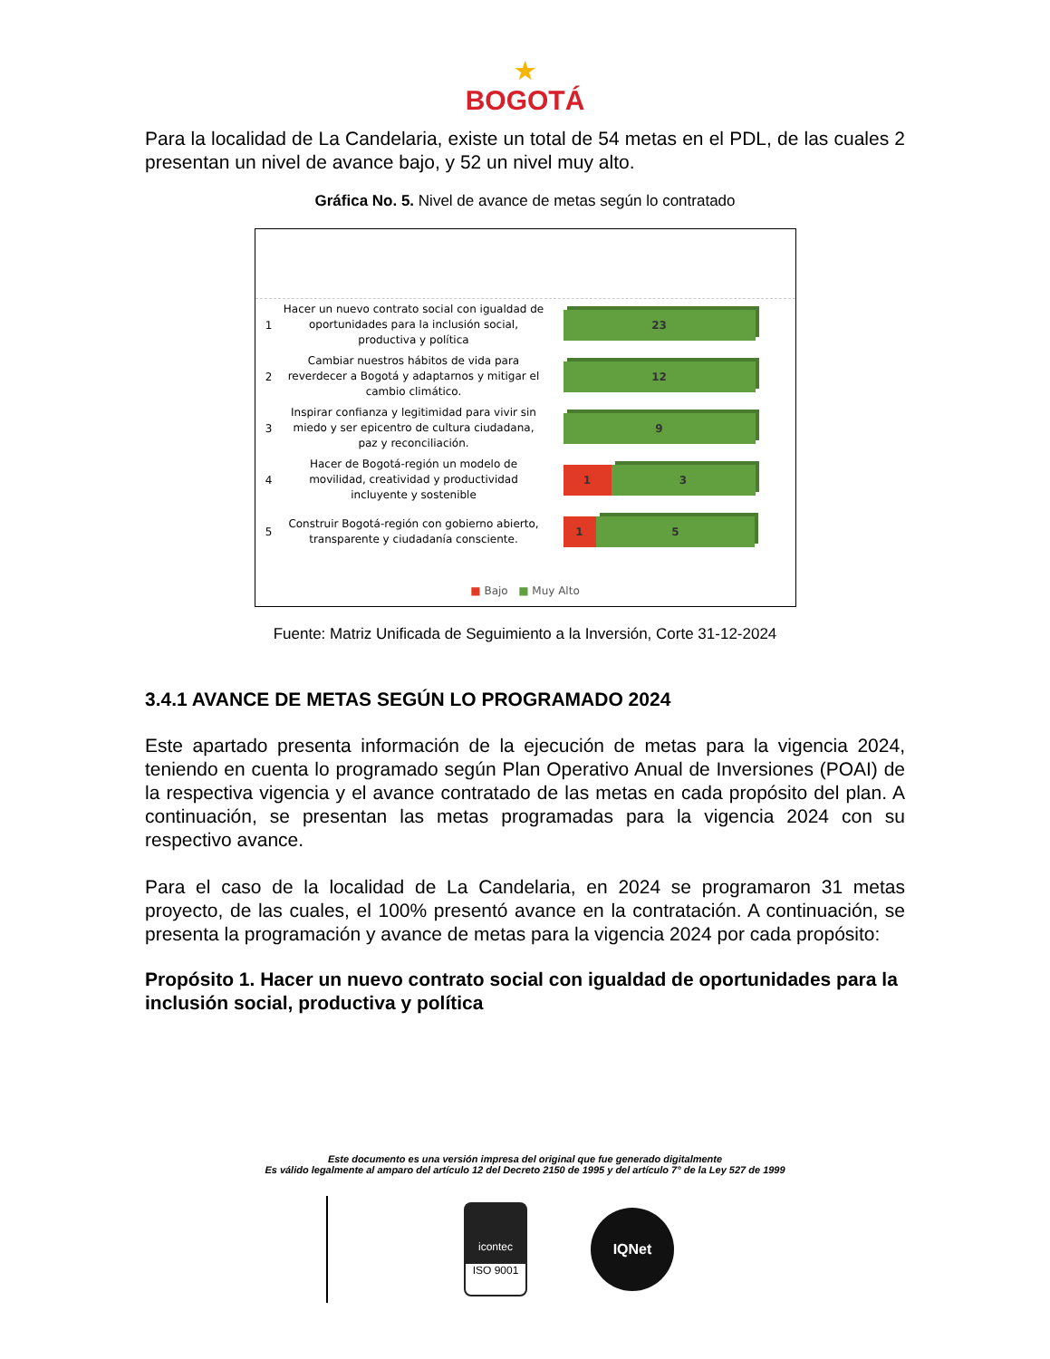★
BOGOTÁ
Para la localidad de La Candelaria, existe un total de 54 metas en el PDL, de las cuales 2 presentan un nivel de avance bajo, y 52 un nivel muy alto.
Gráfica No. 5. Nivel de avance de metas según lo contratado
1
Hacer un nuevo contrato social con igualdad de oportunidades para la inclusión social, productiva y política
23
2
Cambiar nuestros hábitos de vida para reverdecer a Bogotá y adaptarnos y mitigar el cambio climático.
12
3
Inspirar confianza y legitimidad para vivir sin miedo y ser epicentro de cultura ciudadana, paz y reconciliación.
9
4
Hacer de Bogotá-región un modelo de movilidad, creatividad y productividad incluyente y sostenible
1 3
5
Construir Bogotá-región con gobierno abierto, transparente y ciudadanía consciente.
1 5
■ Bajo ■ Muy Alto
Fuente: Matriz Unificada de Seguimiento a la Inversión, Corte 31-12-2024
3.4.1 AVANCE DE METAS SEGÚN LO PROGRAMADO 2024
Este apartado presenta información de la ejecución de metas para la vigencia 2024, teniendo en cuenta lo programado según Plan Operativo Anual de Inversiones (POAI) de la respectiva vigencia y el avance contratado de las metas en cada propósito del plan. A continuación, se presentan las metas programadas para la vigencia 2024 con su respectivo avance.
Para el caso de la localidad de La Candelaria, en 2024 se programaron 31 metas proyecto, de las cuales, el 100% presentó avance en la contratación. A continuación, se presenta la programación y avance de metas para la vigencia 2024 por cada propósito:
Propósito 1. Hacer un nuevo contrato social con igualdad de oportunidades para la inclusión social, productiva y política
Este documento es una versión impresa del original que fue generado digitalmente
Es válido legalmente al amparo del artículo 12 del Decreto 2150 de 1995 y del artículo 7° de la Ley 527 de 1999
icontec
ISO 9001
IQNet